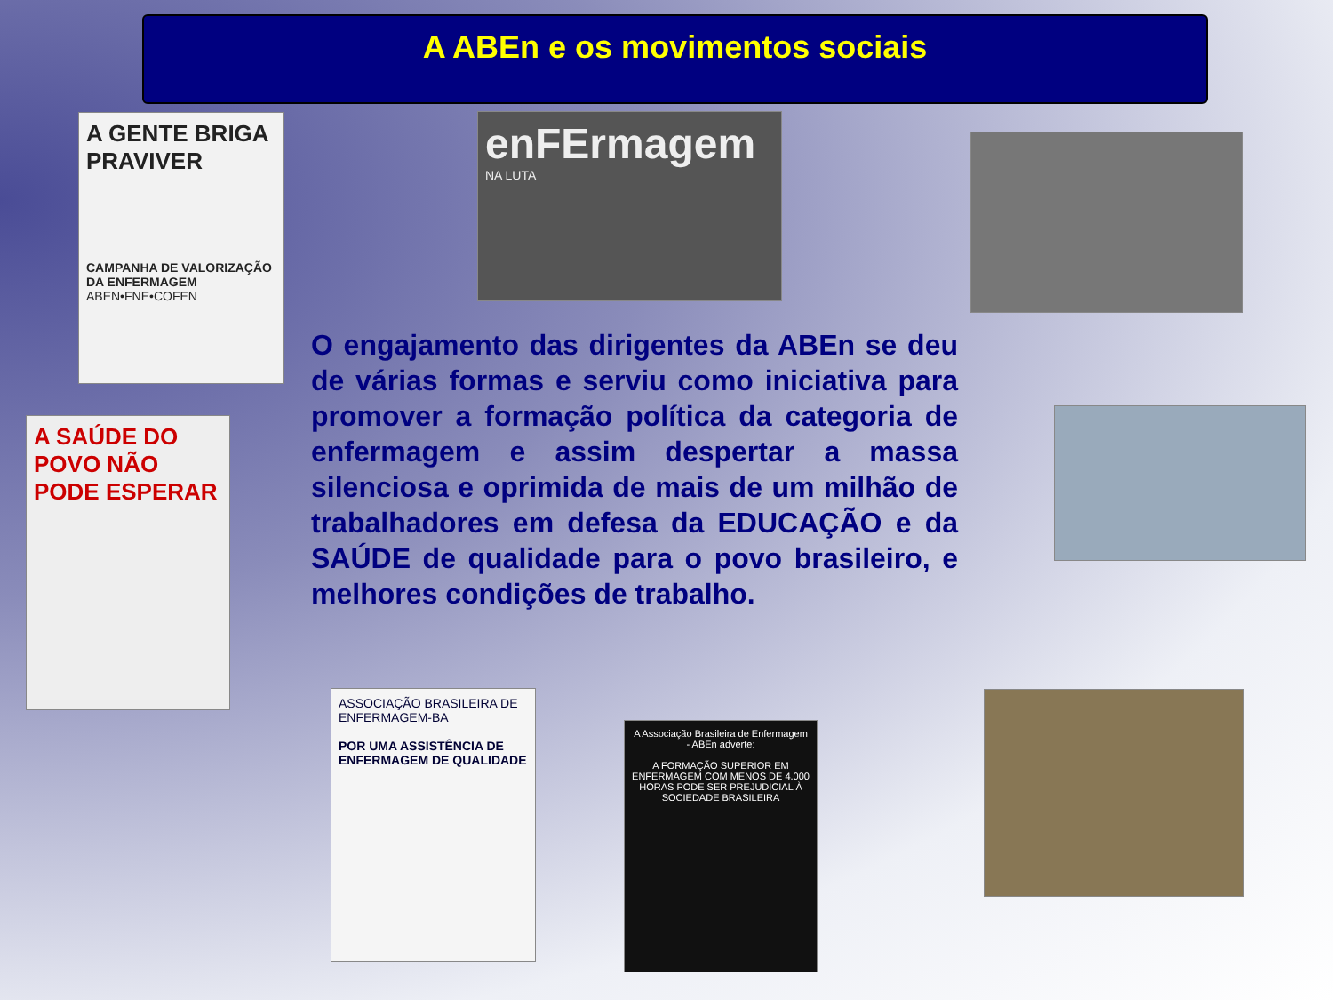A ABEn e os movimentos sociais
A GENTE BRIGA PRAVIVER
CAMPANHA DE VALORIZAÇÃO DA ENFERMAGEM
ABEN•FNE•COFEN
enFErmagem
NA LUTA
A SAÚDE DO POVO NÃO PODE ESPERAR
O engajamento das dirigentes da ABEn se deu de várias formas e serviu como iniciativa para promover a formação política da categoria de enfermagem e assim despertar a massa silenciosa e oprimida de mais de um milhão de trabalhadores em defesa da EDUCAÇÃO e da SAÚDE de qualidade para o povo brasileiro, e melhores condições de trabalho.
ASSOCIAÇÃO BRASILEIRA DE ENFERMAGEM-BA
POR UMA ASSISTÊNCIA DE ENFERMAGEM DE QUALIDADE
A Associação Brasileira de Enfermagem - ABEn adverte:
A FORMAÇÃO SUPERIOR EM ENFERMAGEM COM MENOS DE 4.000 HORAS PODE SER PREJUDICIAL À SOCIEDADE BRASILEIRA